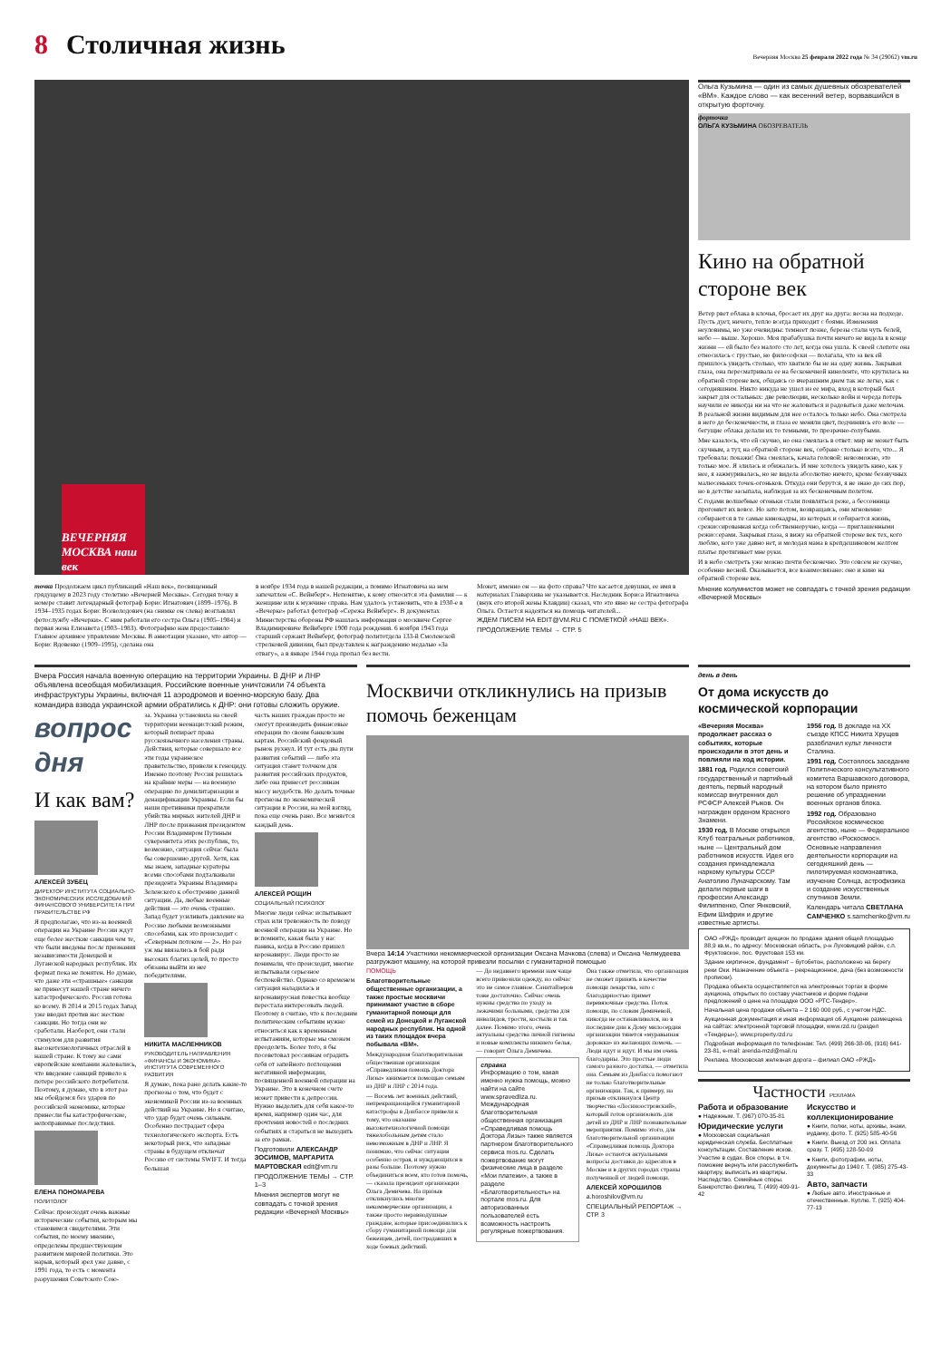8 Столичная жизнь
Вечерняя Москва 25 февраля 2022 года № 34 (29062) vm.ru
ВЕЧЕРНЯЯ МОСКВА наш век
точка Продолжаем цикл публикаций «Наш век», посвященный грядущему в 2023 году столетию «Вечерней Москвы». Сегодня точку в номере ставит легендарный фотограф Борис Игнатович (1899–1976). В 1934–1935 годах Борис Всеволодович (на снимке он слева) возглавлял фотослужбу «Вечерки». С ним работали его сестра Ольга (1905–1984) и первая жена Елизавета (1903–1983). Фотографию нам предоставило Главное архивное управление Москвы. В аннотации указано, что автор — Борис Вдовенко (1909–1995), сделана она
в ноябре 1934 года в нашей редакции, а помимо Игнатовича на нем запечатлен «С. Вейнберг». Непонятно, к кому относится эта фамилия — к женщине или к мужчине справа. Нам удалось установить, что в 1930-е в «Вечерке» работал фотограф «Сережа Вейнберг». В документах Министерства обороны РФ нашлась информация о москвиче Сергее Владимировиче Вейнберге 1900 года рождения. 6 ноября 1943 года старший сержант Вейнберг, фотограф политотдела 133-й Смоленской стрелковой дивизии, был представлен к награждению медалью «За отвагу», а в январе 1944 года пропал без вести.
Может, именно он — на фото справа? Что касается девушки, ее имя в материалах Главархива не указывается. Наследник Бориса Игнатовича (внук его второй жены Клавдии) сказал, что это явно не сестра фотографа Ольга. Остается надеяться на помощь читателей...
ЖДЕМ ПИСЕМ НА EDIT@VM.RU С ПОМЕТКОЙ «НАШ ВЕК».
ПРОДОЛЖЕНИЕ ТЕМЫ → СТР. 5
Ольга Кузьмина — один из самых душевных обозревателей «ВМ». Каждое слово — как весенний ветер, ворвавшийся в открытую форточку.
форточка
ОЛЬГА КУЗЬМИНА ОБОЗРЕВАТЕЛЬ
Кино на обратной стороне век
Ветер рвет облака в клочья, бросает их друг на друга: весна на подходе. Пусть дует, ничего, тепло всегда приходит с боями. Изменения неуловимы, но уже очевидны: темнеет позже, березы стали чуть белей, небо — выше. Хорошо. Моя прабабушка почти ничего не видела в конце жизни — ей было без малого сто лет, когда она ушла. К своей слепоте она относилась с грустью, но философски — полагала, что за век ей пришлось увидеть столько, что хватило бы не на одну жизнь. Закрывая глаза, она пересматривала ее на бесконечной киноленте, что крутилась на обратной стороне век, общаясь со вчерашним днем так же легко, как с сегодняшним. Никто никуда не ушел из ее мира, вход в который был закрыт для остальных: две революции, несколько войн и череда потерь научили ее никогда ни на что не жаловаться и радоваться даже мелочам. В реальной жизни видимым для нее осталось только небо. Она смотрела в него до бесконечности, и глаза ее меняли цвет, подчиняясь его воле — бегущие облака делали их то темными, то прозрачно-голубыми.
Мне казалось, что ей скучно, но она смеялась в ответ: мир не может быть скучным, а тут, на обратной стороне век, собрано столько всего, что... Я требовала: покажи! Она смеялась, качала головой: невозможно, это только мое. Я злилась и обижалась. И мне хотелось увидеть кино, как у нее, я зажмуривалась, но не видела абсолютно ничего, кроме беззвучных малюсеньких точек-огоньков. Откуда они берутся, я не знаю до сих пор, но в детстве засыпала, наблюдая за их бесконечным полетом.
С годами волшебные огоньки стали появляться реже, а бессонница прогоняет их вовсе. Но зато потом, возвращаясь, они мгновенно собираются в те самые кинокадры, из которых и собирается жизнь, срежиссированная когда собственноручно, когда — приглашенными режиссерами. Закрывая глаза, я вижу на обратной стороне век тех, кого люблю, кого уже давно нет, и молодая мама в крепдешиновом желтом платье протягивает мне руки.
И в небо смотреть уже можно почти бесконечно. Это совсем не скучно, особенно весной. Оказывается, все взаимосвязано: оно и кино на обратной стороне век.
Мнение колумнистов может не совпадать с точкой зрения редакции «Вечерней Москвы»
Вчера Россия начала военную операцию на территории Украины. В ДНР и ЛНР объявлена всеобщая мобилизация. Российские военные уничтожили 74 объекта инфраструктуры Украины, включая 11 аэродромов и военно-морскую базу. Два командира взвода украинской армии обратились к ДНР: они готовы сложить оружие.
вопрос дня
И как вам?
АЛЕКСЕЙ ЗУБЕЦ
ДИРЕКТОР ИНСТИТУТА СОЦИАЛЬНО-ЭКОНОМИЧЕСКИХ ИССЛЕДОВАНИЙ ФИНАНСОВОГО УНИВЕРСИТЕТА ПРИ ПРАВИТЕЛЬСТВЕ РФ
Я предполагаю, что из-за военной операции на Украине России ждут еще более жесткие санкции чем те, что были введены после признания независимости Донецкой и Луганской народных республик. Их формат пока не понятен. Но думаю, что даже эти «страшные» санкции не принесут нашей стране ничего катастрофического. Россия готова ко всему. В 2014 и 2015 годах Запад уже вводил против нас жесткие санкции. Но тогда они не сработали. Наоборот, они стали стимулом для развития высокотехнологичных отраслей в нашей стране. К тому же сами европейские компании жаловались, что введение санкций привело к потере российского потребителя. Поэтому, я думаю, что в этот раз мы обойдемся без ударов по российской экономике, которые принесли бы катастрофические, непоправимые последствия.
ЕЛЕНА ПОНОМАРЕВА
ПОЛИТОЛОГ
Сейчас происходят очень важные исторические события, которым мы становимся свидетелями. Эти события, по моему мнению, определены предшествующим развитием мировой политики. Это нарыв, который зрел уже давно, с 1991 года, то есть с момента разрушения Советского Сою-
за. Украина установила на своей территории неонацистский режим, который попирает права русскоязычного населения страны. Действия, которые совершало все эти годы украинское правительство, привели к геноциду. Именно поэтому Россия решилась на крайние меры — на военную операцию по демилитаризации и денацификации Украины. Если бы наши противники прекратили убийства мирных жителей ДНР и ЛНР после признания президентом России Владимиром Путиным суверенитета этих республик, то, возможно, ситуация сейчас была бы совершенно другой. Хотя, как мы знаем, западные кураторы всеми способами подталкивали президента Украины Владимира Зеленского к обострению данной ситуации. Да, любые военные действия — это очень страшно. Запад будет усиливать давление на Россию любыми возможными способами, как это происходит с «Северным потоком — 2». Но раз уж мы ввязались в бой ради высоких благих целей, то просто обязаны выйти из нее победителями.
НИКИТА МАСЛЕННИКОВ
РУКОВОДИТЕЛЬ НАПРАВЛЕНИЯ «ФИНАНСЫ И ЭКОНОМИКА» ИНСТИТУТА СОВРЕМЕННОГО РАЗВИТИЯ
Я думаю, пока рано делать какие-то прогнозы о том, что будет с экономикой России из-за военных действий на Украине. Но я считаю, что удар будет очень сильным. Особенно пострадает сфера технологического экспорта. Есть некоторый риск, что западные страны в будущем отключат Россию от системы SWIFT. И тогда большая
часть наших граждан просто не смогут производить финансовые операции по своим банковским картам. Российский фондовый рынок рухнул. И тут есть два пути развития событий — либо эта ситуация станет толчком для развития российских продуктов, либо она принесет россиянам массу неудобств. Но делать точные прогнозы по экономической ситуации в России, на мой взгляд, пока еще очень рано. Все меняется каждый день.
АЛЕКСЕЙ РОЩИН
СОЦИАЛЬНЫЙ ПСИХОЛОГ
Многие люди сейчас испытывают страх или тревожность по поводу военной операции на Украине. Но вспомните, какая была у нас паника, когда в Россию пришел коронавирус. Люди просто не понимали, что происходит, многие испытывали серьезное беспокойство. Однако со временем ситуация наладилась и коронавирусная повестка вообще перестала интересовать людей. Поэтому я считаю, что к последним политическим событиям нужно относиться как к временным испытаниям, которые мы сможем преодолеть. Более того, я бы посоветовал россиянам оградить себя от запойного поглощения негативной информации, посвященной военной операции на Украине. Это в конечном счете может привести к депрессии. Нужно выделить для себя какое-то время, например один час, для прочтения новостей о последних событиях и стараться не выходить за его рамки.
Подготовили АЛЕКСАНДР ЗОСИМОВ, МАРГАРИТА МАРТОВСКАЯ edit@vm.ru
ПРОДОЛЖЕНИЕ ТЕМЫ → СТР. 1–3
Мнения экспертов могут не совпадать с точкой зрения редакции «Вечерней Москвы»
Москвичи откликнулись на призыв помочь беженцам
Вчера 14:14 Участники некоммерческой организации Оксана Мачкова (слева) и Оксана Челмудеева разгружают машину, на которой привезли посылки с гуманитарной помощью
ПОМОЩЬ
Благотворительные общественные организации, а также простые москвичи принимают участие в сборе гуманитарной помощи для семей из Донецкой и Луганской народных республик. На одной из таких площадок вчера побывала «ВМ».
Международная благотворительная общественная организация «Справедливая помощь Доктора Лизы» занимается помощью семьям из ДНР и ЛНР с 2014 года.
— Восемь лет военных действий, непрекращающейся гуманитарной катастрофы в Донбассе привели к тому, что оказание высокотехнологичной помощи тяжелобольным детям стало невозможным в ДНР и ЛНР. Я понимаю, что сейчас ситуация особенно острая, и нуждающихся в разы больше. Поэтому нужно объединиться всем, кто готов помочь, — сказала президент организации Ольга Демичева. На призыв откликнулись многие некоммерческие организации, а также просто неравнодушные граждане, которые присоединились к сбору гуманитарной помощи для беженцев, детей, пострадавших в ходе боевых действий.
— До недавнего времени нам чаще всего привозили одежду, но сейчас это не самое главное. Санитайзеров тоже достаточно. Сейчас очень нужны средства по уходу за лежачими больными, средства для инвалидов, трости, костыли и так далее. Помимо этого, очень актуальны средства личной гигиены и новые комплекты нижнего белья, — говорит Ольга Демичева.
справка
Информацию о том, какая именно нужна помощь, можно найти на сайте www.spravedliza.ru. Международная благотворительная общественная организация «Справедливая помощь Доктора Лизы» также является партнером благотворительного сервиса mos.ru. Сделать пожертвование могут физические лица в разделе «Мои платежи», а также в разделе «Благотворительность» на портале mos.ru. Для авторизованных пользователей есть возможность настроить регулярные пожертвования.
Она также отметила, что организация не сможет принять в качестве помощи лекарства, зато с благодарностью примет перевязочные средства. Поток помощи, по словам Демичевой, никогда не останавливался, но в последние дни к Дому милосердия организации тянется «муравьиная дорожка» из желающих помочь. — Люди идут и идут. И мы им очень благодарны. Это простые люди самого разного достатка, — отметила она. Семьям из Донбасса помогают не только благотворительные организации. Так, к примеру, на призыв откликнулся Центр творчества «Лосиноостровский», который готов организовать для детей из ДНР и ЛНР познавательные мероприятия. Помимо этого, для благотворительной организации «Справедливая помощь Доктора Лизы» остаются актуальными вопросы доставки до адресатов в Москве и в других городах страны полученной от людей помощи.
АЛЕКСЕЙ ХОРОШИЛОВ
a.horoshilov@vm.ru
СПЕЦИАЛЬНЫЙ РЕПОРТАЖ → СТР. 3
день в день
От дома искусств до космической корпорации
«Вечерняя Москва» продолжает рассказ о событиях, которые происходили в этот день и повлияли на ход истории.
1881 год. Родился советский государственный и партийный деятель, первый народный комиссар внутренних дел РСФСР Алексей Рыков. Он награжден орденом Красного Знамени.
1930 год. В Москве открылся Клуб театральных работников, ныне — Центральный дом работников искусств. Идея его создания принадлежала наркому культуры СССР Анатолию Луначарскому. Там делали первые шаги в профессии Александр Филиппенко, Олег Янковский, Ефим Шифрин и другие известные артисты.
1956 год. В докладе на XX съезде КПСС Никита Хрущев разоблачил культ личности Сталина.
1991 год. Состоялось заседание Политического консультативного комитета Варшавского договора, на котором было принято решение об упразднении военных органов блока.
1992 год. Образовано Российское космическое агентство, ныне — Федеральное агентство «Роскосмос». Основные направления деятельности корпорации на сегодняшний день — пилотируемая космонавтика, изучение Солнца, астрофизика и создание искусственных спутников Земли.
Календарь читала СВЕТЛАНА САМЧЕНКО s.samchenko@vm.ru
ОАО «РЖД» проводит аукцион по продаже здания общей площадью 88,9 кв.м., по адресу: Московская область, р-н Луховицкий район, с.п. Фруктовское, пос. Фруктовая 153 км.
Здание кирпичное, фундамент – бутобетон, расположено на берегу реки Оки. Назначение объекта – рекреационное, дача (без возможности прописки).
Продажа объекта осуществляется на электронных торгах в форме аукциона, открытых по составу участников и форме подачи предложений о цене на площадке ООО «РТС-Тендер».
Начальная цена продажи объекта – 2 160 000 руб., с учетом НДС.
Аукционная документация и иная информация об Аукционе размещена на сайтах: электронной торговой площадки, www.rzd.ru (раздел «Тендеры»), www.property.rzd.ru
Подробная информация по телефонам: Тел. (499) 266-38-06, (916) 641-23-81, e-mail: arenda-mzd@mail.ru
Реклама. Московская железная дорога – филиал ОАО «РЖД»
Частности РЕКЛАМА
Работа и образование
● Надежным. Т. (967) 070-35-81
Юридические услуги
● Московская социальная юридическая служба. Бесплатные консультации. Составление исков. Участие в судах. Все споры, в т.ч. поможем вернуть или расслужебить квартиру, выписать из квартиры. Наследство. Семейные споры. Банкротство физлиц. Т. (499) 409-91-42
Искусство и коллекционирование
● Книги, полки, ноты, архивы, знаки, иудаику, фото. Т. (925) 585-40-56
● Книги. Выезд от 200 экз. Оплата сразу. Т. (495) 128-50-09
● Книги, фотографии, ноты, документы до 1940 г. Т. (985) 275-43-33
Авто, запчасти
● Любые авто. Иностранные и отечественные. Куплю. Т. (925) 404-77-13